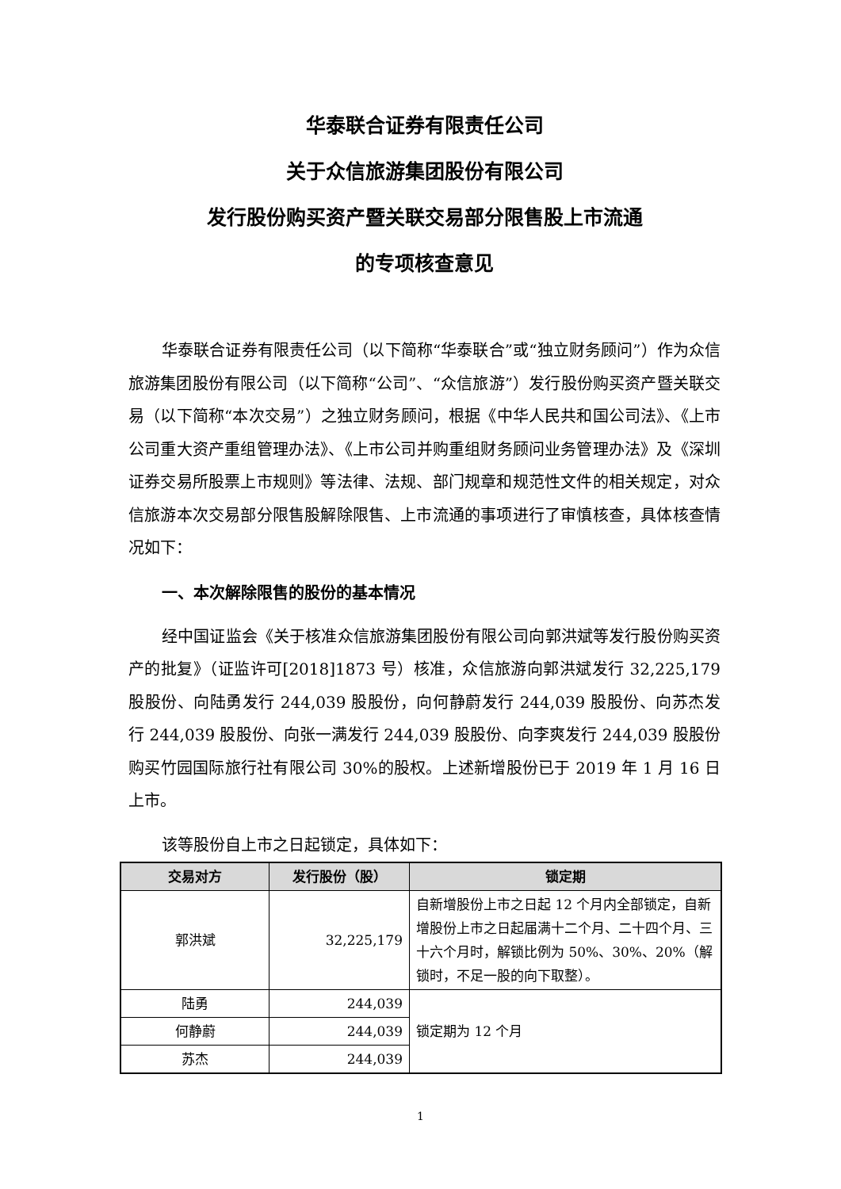华泰联合证券有限责任公司
关于众信旅游集团股份有限公司
发行股份购买资产暨关联交易部分限售股上市流通
的专项核查意见
华泰联合证券有限责任公司（以下简称“华泰联合”或“独立财务顾问”）作为众信旅游集团股份有限公司（以下简称“公司”、“众信旅游”）发行股份购买资产暨关联交易（以下简称“本次交易”）之独立财务顾问，根据《中华人民共和国公司法》、《上市公司重大资产重组管理办法》、《上市公司并购重组财务顾问业务管理办法》及《深圳证券交易所股票上市规则》等法律、法规、部门规章和规范性文件的相关规定，对众信旅游本次交易部分限售股解除限售、上市流通的事项进行了审慎核查，具体核查情况如下：
一、本次解除限售的股份的基本情况
经中国证监会《关于核准众信旅游集团股份有限公司向郭洪斌等发行股份购买资产的批复》（证监许可[2018]1873 号）核准，众信旅游向郭洪斌发行 32,225,179 股股份、向陆勇发行 244,039 股股份，向何静蔚发行 244,039 股股份、向苏杰发行 244,039 股股份、向张一满发行 244,039 股股份、向李爽发行 244,039 股股份购买竹园国际旅行社有限公司 30%的股权。上述新增股份已于 2019 年 1 月 16 日上市。
该等股份自上市之日起锁定，具体如下：
| 交易对方 | 发行股份（股） | 锁定期 |
| --- | --- | --- |
| 郭洪斌 | 32,225,179 | 自新增股份上市之日起 12 个月内全部锁定，自新增股份上市之日起届满十二个月、二十四个月、三十六个月时，解锁比例为 50%、30%、20%（解锁时，不足一股的向下取整）。 |
| 陆勇 | 244,039 | 锁定期为 12 个月 |
| 何静蔚 | 244,039 | |
| 苏杰 | 244,039 | |
1